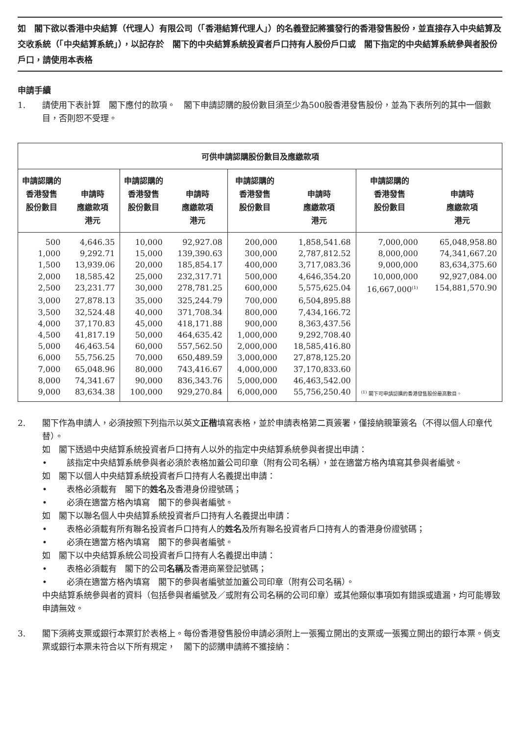如　閣下欲以香港中央結算（代理人）有限公司（「香港結算代理人」）的名義登記將獲發行的香港發售股份，並直接存入中央結算及交收系統（「中央結算系統」），以記存於　閣下的中央結算系統投資者戶口持有人股份戶口或　閣下指定的中央結算系統參與者股份戶口，請使用本表格
申請手續
1. 請使用下表計算　閣下應付的款項。　閣下申請認購的股份數目須至少為500股香港發售股份，並為下表所列的其中一個數目，否則恕不受理。
| 可供申請認購股份數目及應繳款項 | | | | | | | |
| --- | --- | --- | --- | --- | --- | --- | --- |
| 申請認購的 香港發售 股份數目 | 申請時 應繳款項 港元 | 申請認購的 香港發售 股份數目 | 申請時 應繳款項 港元 | 申請認購的 香港發售 股份數目 | 申請時 應繳款項 港元 | 申請認購的 香港發售 股份數目 | 申請時 應繳款項 港元 |
| 500 | 4,646.35 | 10,000 | 92,927.08 | 200,000 | 1,858,541.68 | 7,000,000 | 65,048,958.80 |
| 1,000 | 9,292.71 | 15,000 | 139,390.63 | 300,000 | 2,787,812.52 | 8,000,000 | 74,341,667.20 |
| 1,500 | 13,939.06 | 20,000 | 185,854.17 | 400,000 | 3,717,083.36 | 9,000,000 | 83,634,375.60 |
| 2,000 | 18,585.42 | 25,000 | 232,317.71 | 500,000 | 4,646,354.20 | 10,000,000 | 92,927,084.00 |
| 2,500 | 23,231.77 | 30,000 | 278,781.25 | 600,000 | 5,575,625.04 | 16,667,000<sup>(1)</sup> | 154,881,570.90 |
| 3,000 | 27,878.13 | 35,000 | 325,244.79 | 700,000 | 6,504,895.88 | | |
| 3,500 | 32,524.48 | 40,000 | 371,708.34 | 800,000 | 7,434,166.72 | | |
| 4,000 | 37,170.83 | 45,000 | 418,171.88 | 900,000 | 8,363,437.56 | | |
| 4,500 | 41,817.19 | 50,000 | 464,635.42 | 1,000,000 | 9,292,708.40 | | |
| 5,000 | 46,463.54 | 60,000 | 557,562.50 | 2,000,000 | 18,585,416.80 | | |
| 6,000 | 55,756.25 | 70,000 | 650,489.59 | 3,000,000 | 27,878,125.20 | | |
| 7,000 | 65,048.96 | 80,000 | 743,416.67 | 4,000,000 | 37,170,833.60 | | |
| 8,000 | 74,341.67 | 90,000 | 836,343.76 | 5,000,000 | 46,463,542.00 | <sup>(1)</sup> 閣下可申請認購的香港發售股份最高數目。 | |
| 9,000 | 83,634.38 | 100,000 | 929,270.84 | 6,000,000 | 55,756,250.40 | | |
2.
閣下作為申請人，必須按照下列指示以英文正楷填寫表格，並於申請表格第二頁簽署，僅接納親筆簽名（不得以個人印章代替）。
如　閣下透過中央結算系統投資者戶口持有人以外的指定中央結算系統參與者提出申請：
•
該指定中央結算系統參與者必須於表格加蓋公司印章（附有公司名稱），並在適當方格內填寫其參與者編號。
如　閣下以個人中央結算系統投資者戶口持有人名義提出申請：
•
表格必須載有　閣下的姓名及香港身份證號碼；
•
必須在適當方格內填寫　閣下的參與者編號。
如　閣下以聯名個人中央結算系統投資者戶口持有人名義提出申請：
•
表格必須載有所有聯名投資者戶口持有人的姓名及所有聯名投資者戶口持有人的香港身份證號碼；
•
必須在適當方格內填寫　閣下的參與者編號。
如　閣下以中央結算系統公司投資者戶口持有人名義提出申請：
•
表格必須載有　閣下的公司名稱及香港商業登記號碼；
•
必須在適當方格內填寫　閣下的參與者編號並加蓋公司印章（附有公司名稱）。
中央結算系統參與者的資料（包括參與者編號及／或附有公司名稱的公司印章）或其他類似事項如有錯誤或遺漏，均可能導致申請無效。
3. 閣下須將支票或銀行本票釘於表格上。每份香港發售股份申請必須附上一張獨立開出的支票或一張獨立開出的銀行本票。倘支票或銀行本票未符合以下所有規定，　閣下的認購申請將不獲接納：